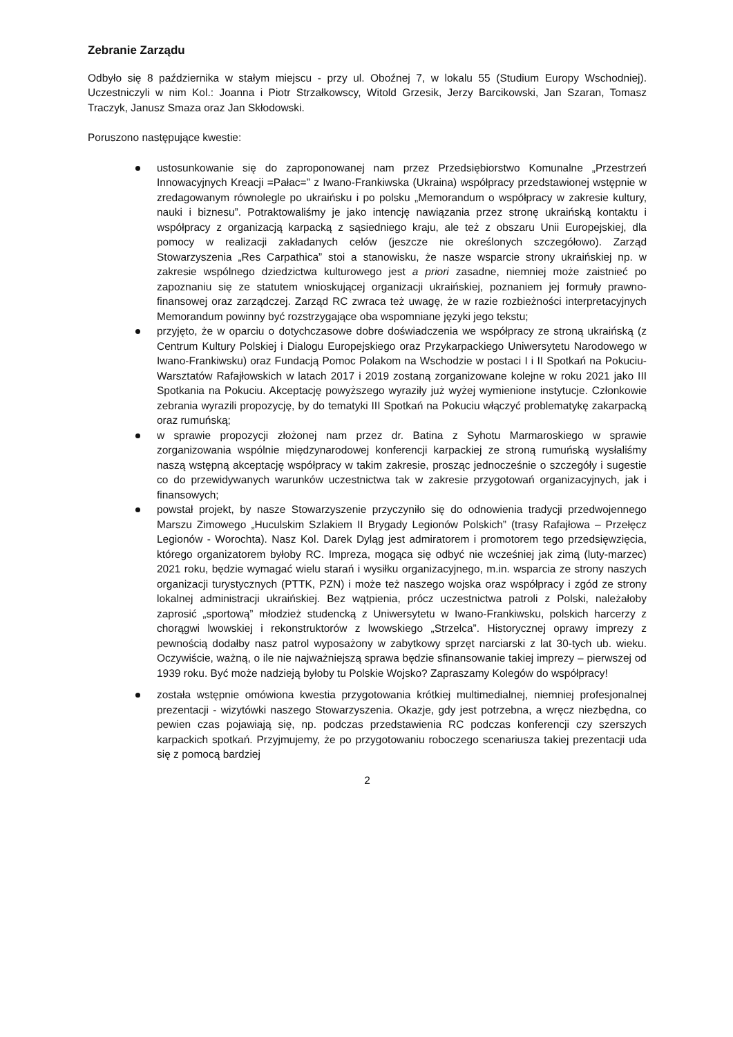Zebranie Zarządu
Odbyło się 8 października w stałym miejscu - przy ul. Oboźnej 7, w lokalu 55 (Studium Europy Wschodniej). Uczestniczyli w nim Kol.: Joanna i Piotr Strzałkowscy, Witold Grzesik, Jerzy Barcikowski, Jan Szaran, Tomasz Traczyk, Janusz Smaza oraz Jan Skłodowski.
Poruszono następujące kwestie:
ustosunkowanie się do zaproponowanej nam przez Przedsiębiorstwo Komunalne „Przestrzeń Innowacyjnych Kreacji =Pałac=” z Iwano-Frankiwska (Ukraina) współpracy przedstawionej wstępnie w zredagowanym równolegle po ukraińsku i po polsku „Memorandum o współpracy w zakresie kultury, nauki i biznesu”. Potraktowaliśmy je jako intencję nawiązania przez stronę ukraińską kontaktu i współpracy z organizacją karpacką z sąsiedniego kraju, ale też z obszaru Unii Europejskiej, dla pomocy w realizacji zakładanych celów (jeszcze nie określonych szczegółowo). Zarząd Stowarzyszenia „Res Carpathica” stoi a stanowisku, że nasze wsparcie strony ukraińskiej np. w zakresie wspólnego dziedzictwa kulturowego jest a priori zasadne, niemniej może zaistnieć po zapoznaniu się ze statutem wnioskującej organizacji ukraińskiej, poznaniem jej formuły prawno-finansowej oraz zarządczej. Zarząd RC zwraca też uwagę, że w razie rozbieżności interpretacyjnych Memorandum powinny być rozstrzygające oba wspomniane języki jego tekstu;
przyjęto, że w oparciu o dotychczasowe dobre doświadczenia we współpracy ze stroną ukraińską (z Centrum Kultury Polskiej i Dialogu Europejskiego oraz Przykarpackiego Uniwersytetu Narodowego w Iwano-Frankiwsku) oraz Fundacją Pomoc Polakom na Wschodzie w postaci I i II Spotkań na Pokuciu-Warsztatów Rafajłowskich w latach 2017 i 2019 zostaną zorganizowane kolejne w roku 2021 jako III Spotkania na Pokuciu. Akceptację powyższego wyraziły już wyżej wymienione instytucje. Członkowie zebrania wyrazili propozycję, by do tematyki III Spotkań na Pokuciu włączyć problematykę zakarpacką oraz rumuńską;
w sprawie propozycji złożonej nam przez dr. Batina z Syhotu Marmaroskiego w sprawie zorganizowania wspólnie międzynarodowej konferencji karpackiej ze stroną rumuńską wysłaliśmy naszą wstępną akceptację współpracy w takim zakresie, prosząc jednocześnie o szczegóły i sugestie co do przewidywanych warunków uczestnictwa tak w zakresie przygotowań organizacyjnych, jak i finansowych;
powstał projekt, by nasze Stowarzyszenie przyczyniło się do odnowienia tradycji przedwojennego Marszu Zimowego „Huculskim Szlakiem II Brygady Legionów Polskich” (trasy Rafajłowa – Przełęcz Legionów - Worochta). Nasz Kol. Darek Dyląg jest admiratorem i promotorem tego przedsięwzięcia, którego organizatorem byłoby RC. Impreza, mogąca się odbyć nie wcześniej jak zimą (luty-marzec) 2021 roku, będzie wymagać wielu starań i wysiłku organizacyjnego, m.in. wsparcia ze strony naszych organizacji turystycznych (PTTK, PZN) i może też naszego wojska oraz współpracy i zgód ze strony lokalnej administracji ukraińskiej. Bez wątpienia, prócz uczestnictwa patroli z Polski, należałoby zaprosić „sportową” młodzież studencką z Uniwersytetu w Iwano-Frankiwsku, polskich harcerzy z chorągwi lwowskiej i rekonstruktorów z lwowskiego „Strzelca”. Historycznej oprawy imprezy z pewnością dodałby nasz patrol wyposażony w zabytkowy sprzęt narciarski z lat 30-tych ub. wieku. Oczywiście, ważną, o ile nie najważniejszą sprawa będzie sfinansowanie takiej imprezy – pierwszej od 1939 roku. Być może nadzieją byłoby tu Polskie Wojsko? Zapraszamy Kolegów do współpracy!
została wstępnie omówiona kwestia przygotowania krótkiej multimedialnej, niemniej profesjonalnej prezentacji - wizytówki naszego Stowarzyszenia. Okazje, gdy jest potrzebna, a wręcz niezbędna, co pewien czas pojawiają się, np. podczas przedstawienia RC podczas konferencji czy szerszych karpackich spotkań. Przyjmujemy, że po przygotowaniu roboczego scenariusza takiej prezentacji uda się z pomocą bardziej
2